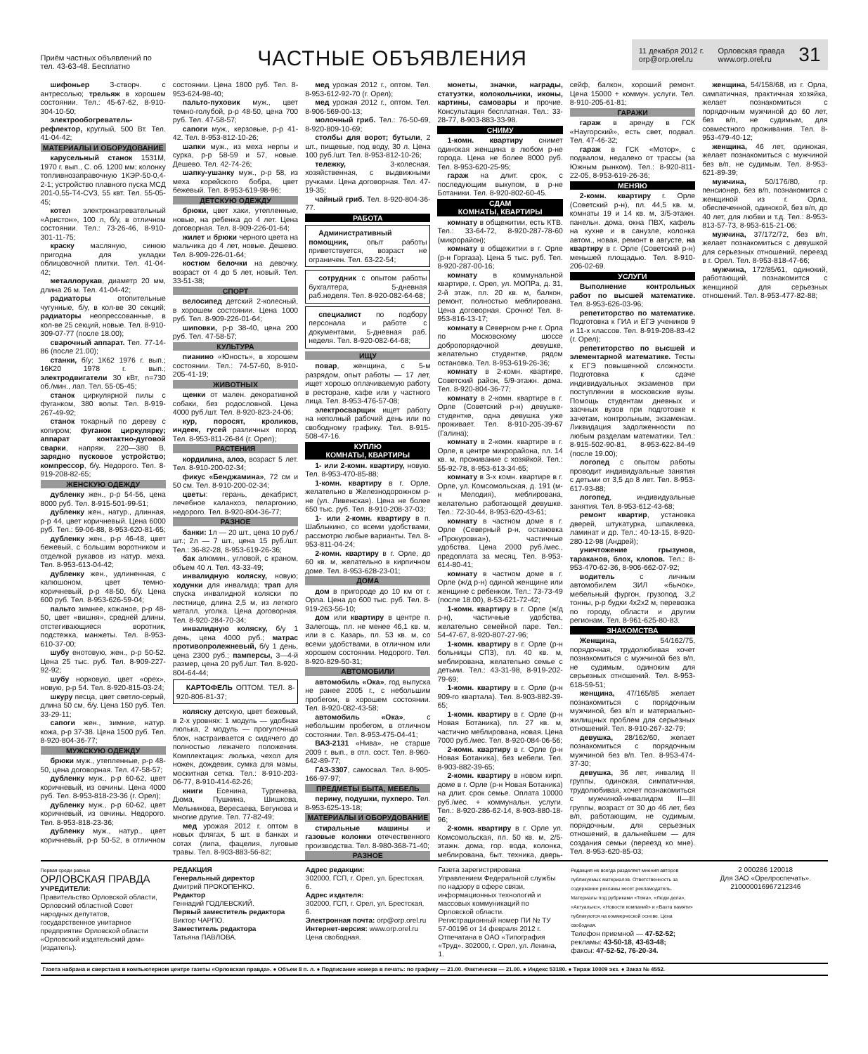Приём частных объявлений по тел. 43-63-48. Бесплатно
ЧАСТНЫЕ ОБЪЯВЛЕНИЯ
11 декабря 2012 г.
orp@orp.orel.ru Орловская правда
www.orp.orel.ru 31
шифоньер 3-створч. с антресолью; трельяж в хорошем состоянии. Тел.: 45-67-62, 8-910-304-10-50;
электрообогреватель-рефлектор, круглый, 500 Вт. Тел. 41-04-42;
МАТЕРИАЛЫ И ОБОРУДОВАНИЕ
карусельный станок 1531М, 1970 г. вып., С. об. 1200 мм; колонку топливнозаправочную 1КЭР-50-0,4-2-1; устройство плавного пуска МСД 201-0,55-Т4-CV3, 55 квт. Тел. 55-05-45;
котел электронагревательный «Аристон», 100 л, б/у, в отличном состоянии. Тел.: 73-26-46, 8-910-301-11-75;
краску масляную, синюю пригодна для укладки облицовочной плитки. Тел. 41-04-42;
металлорукав, диаметр 20 мм, длина 26 м. Тел. 41-04-42;
радиаторы отопительные чугунные, б/у, в кол-ве 30 секций; радиаторы неопрессованные, в кол-ве 25 секций, новые. Тел. 8-910-309-07-77 (после 18.00);
сварочный аппарат. Тел. 77-14-86 (после 21.00);
станки, б/у: 1К62 1976 г. вып.; 16К20 1978 г. вып.; электродвигатели 30 кВт, n=730 об./мин., лап. Тел. 55-05-45;
станок циркулярной пилы с фуганком, 380 вольт. Тел. 8-919-267-49-92;
станок токарный по дереву с копиром; фуганок циркулярку; аппарат контактно-дуговой сварки, напряж. 220—380 В, зарядно пусковое устройство; компрессор, б/у. Недорого. Тел. 8-919-208-82-65;
ЖЕНСКУЮ ОДЕЖДУ
дубленку жен., р-р 54-56, цена 8000 руб. Тел. 8-915-501-99-51;
дубленку жен., натур., длинная, р-р 44, цвет коричневый. Цена 6000 руб. Тел.: 59-06-88, 8-953-620-81-65;
дубленку жен., р-р 46-48, цвет бежевый, с большим воротником и отделкой рукавов из натур. меха. Тел. 8-953-613-04-42;
дубленку жен., удлиненная, с капюшоном, цвет темно-коричневый, р-р 48-50, б/у. Цена 600 руб. Тел. 8-953-626-59-04;
пальто зимнее, кожаное, р-р 48-50, цвет «вишня», средней длины, отстегивающиеся воротник, подстежка, манжеты. Тел. 8-953-610-37-00;
шубу енотовую, жен., р-р 50-52. Цена 25 тыс. руб. Тел. 8-909-227-92-92;
шубу норковую, цвет «орех», новую, р-р 54. Тел. 8-920-815-03-24;
шкуру песца, цвет светло-серый, длина 50 см, б/у. Цена 150 руб. Тел. 33-29-11;
сапоги жен., зимние, натур. кожа, р-р 37-38. Цена 1500 руб. Тел. 8-920-804-36-77;
МУЖСКУЮ ОДЕЖДУ
брюки муж., утепленные, р-р 48-50, цена договорная. Тел. 47-58-57;
дубленку муж., р-р 60-62, цвет коричневый, из овчины. Цена 4000 руб. Тел. 8-953-818-23-36 (г. Орел);
дубленку муж., р-р 60-62, цвет коричневый, из овчины. Недорого. Тел. 8-953-818-23-36;
дубленку муж., натур., цвет коричневый, р-р 50-52, в отличном состоянии. Цена 1800 руб. Тел. 8-953-624-98-40;
пальто-пуховик муж., цвет темно-голубой, р-р 48-50, цена 700 руб. Тел. 47-58-57;
сапоги муж., керзовые, р-р 41-42. Тел. 8-953-812-10-26;
шапки муж., из меха нерпы и сурка, р-р 58-59 и 57, новые. Дешево. Тел. 42-74-26;
шапку-ушанку муж., р-р 58, из меха корейского бобра, цвет бежевый. Тел. 8-953-619-98-96;
ДЕТСКУЮ ОДЕЖДУ
брюки, цвет хаки, утепленные, новые, на ребенка до 4 лет. Цена договорная. Тел. 8-909-226-01-64;
жилет и брюки черного цвета на мальчика до 4 лет, новые. Дешево. Тел. 8-909-226-01-64;
костюм белочки на девочку, возраст от 4 до 5 лет, новый. Тел. 33-51-38;
СПОРТ
велосипед детский 2-колесный, в хорошем состоянии. Цена 1000 руб. Тел. 8-909-226-01-64;
шиповки, р-р 38-40, цена 200 руб. Тел. 47-58-57;
КУЛЬТУРА
пианино «Юность», в хорошем состоянии. Тел.: 74-57-60, 8-910-205-41-19;
ЖИВОТНЫХ
щенки от мален. декоративной собаки, без родословной. Цена 4000 руб./шт. Тел. 8-920-823-24-06;
кур, поросят, кроликов, индеек, гусей различных пород. Тел. 8-953-811-26-84 (г. Орел);
РАСТЕНИЯ
кордилина, алоэ, возраст 5 лет. Тел. 8-910-200-02-34;
фикус «Бенджамина», 72 см и 50 см. Тел. 8-910-200-02-34;
цветы: герань, декабрист, лечебное каланхоэ, пеларгонию, недорого. Тел. 8-920-804-36-77;
РАЗНОЕ
банки: 1л — 20 шт., цена 10 руб./шт.; 2л — 7 шт., цена 15 руб./шт. Тел.: 36-82-28, 8-953-619-26-36;
бак алюмин., угловой, с краном, объем 40 л. Тел. 43-33-49;
инвалидную коляску, новую; ходунки для инвалида; трап для спуска инвалидной коляски по лестнице, длина 2,5 м, из легкого металл. уголка. Цена договорная. Тел. 8-920-284-70-34;
инвалидную коляску, б/у 1 день, цена 4000 руб.; матрас противопролежневый, б/у 1 день, цена 2300 руб.; памперсы, 3—4-й размер, цена 20 руб./шт. Тел. 8-920-804-64-44;
КАРТОФЕЛЬ ОПТОМ. ТЕЛ. 8-920-806-81-37;
коляску детскую, цвет бежевый, в 2-х уровнях: 1 модуль — удобная люлька, 2 модуль — прогулочный блок, настраивается с сидячего до полностью лежачего положения. Комплектация: люлька, чехол для ножек, дождевик, сумка для мамы, москитная сетка. Тел.: 8-910-203-06-77, 8-910-414-62-26;
книги Есенина, Тургенева, Дюма, Пушкина, Шишкова, Мельникова, Вересаева, Бегунова и многие другие. Тел. 77-82-49;
мед урожая 2012 г. оптом в новых флягах, 5 шт. в банках и сотах (липа, фацелия, луговые травы. Тел. 8-903-883-56-82;
мед урожая 2012 г., оптом. Тел. 8-953-612-92-70 (г. Орел);
мед урожая 2012 г., оптом. Тел. 8-906-569-00-13;
молочный гриб. Тел.: 76-50-69, 8-920-809-10-69;
столбы для ворот; бутыли, 2 шт., пищевые, под воду, 30 л. Цена 100 руб./шт. Тел. 8-953-812-10-26;
тележку, 3-колесная, хозяйственная, с выдвижными ручками. Цена договорная. Тел. 47-19-35;
чайный гриб. Тел. 8-920-804-36-77.
РАБОТА
Административный помощник, опыт работы приветствуется, возраст не ограничен. Тел. 63-22-54;
сотрудник с опытом работы бухгалтера, 5-дневная раб.неделя. Тел. 8-920-082-64-68;
специалист по подбору персонала и работе с документами, 5-дневная раб. неделя. Тел. 8-920-082-64-68;
ИЩУ
повар, женщина, с 5-м разрядом, опыт работы — 17 лет, ищет хорошо оплачиваемую работу в ресторане, кафе или у частного лица. Тел. 8-953-476-57-08;
электросварщик ищет работу на неполный рабочий день или по свободному графику. Тел. 8-915-508-47-16.
КУПЛЮ
КОМНАТЫ, КВАРТИРЫ
1- или 2-комн. квартиру, новую. Тел. 8-953-470-85-88;
1-комн. квартиру в г. Орле, желательно в Железнодорожном р-не (ул. Ливенская). Цена не более 650 тыс. руб. Тел. 8-910-208-37-03;
1- или 2-комн. квартиру в п. Шаблыкино, со всеми удобствами, рассмотрю любые варианты. Тел. 8-953-811-04-24;
2-комн. квартиру в г. Орле, до 60 кв. м, желательно в кирпичном доме. Тел. 8-953-628-23-01;
ДОМА
дом в пригороде до 10 км от г. Орла. Цена до 600 тыс. руб. Тел. 8-919-263-56-10;
дом или квартиру в центре п. Залегощь, пл. не менее 46,1 кв. м, или в с. Казарь, пл. 53 кв. м, со всеми удобствами, в отличном или хорошем состоянии. Недорого. Тел. 8-920-829-50-31;
АВТОМОБИЛИ
автомобиль «Ока», год выпуска не ранее 2005 г., с небольшим пробегом, в хорошем состоянии. Тел. 8-920-082-43-58;
автомобиль «Ока», с небольшим пробегом, в отличном состоянии. Тел. 8-953-475-04-41;
ВАЗ-2131 «Нива», не старше 2009 г. вып., в отл. сост. Тел. 8-960-642-89-77;
ГАЗ-3307, самосвал. Тел. 8-905-166-97-97;
ПРЕДМЕТЫ БЫТА, МЕБЕЛЬ
перину, подушки, пухперо. Тел. 8-953-625-13-18;
МАТЕРИАЛЫ И ОБОРУДОВАНИЕ
стиральные машины и газовые колонки отечественного производства. Тел. 8-980-368-71-40;
РАЗНОЕ
монеты, значки, награды, статуэтки, колокольчики, иконы, картины, самовары и прочие. Консультация бесплатная. Тел.: 33-28-77, 8-903-883-33-98.
СНИМУ
1-комн. квартиру снимет одинокая женщина в любом р-не города. Цена не более 8000 руб. Тел. 8-953-620-25-95;
гараж на длит. срок, с последующим выкупом, в р-не Ботаники. Тел. 8-920-802-60-45.
СДАМ
КОМНАТЫ, КВАРТИРЫ
комнату в общежитии, есть КТВ. Тел.: 33-64-72, 8-920-287-78-60 (микрорайон);
комнату в общежитии в г. Орле (р-н Горгаза). Цена 5 тыс. руб. Тел. 8-920-287-00-16;
комнату в коммунальной квартире, г. Орел, ул. МОПРа, д. 31, 2-й этаж, пл. 20 кв. м, балкон, ремонт, полностью меблирована. Цена договорная. Срочно! Тел. 8-953-816-13-17;
комнату в Северном р-не г. Орла по Московскому шоссе добропорядочной девушке, желательно студентке, рядом остановка. Тел. 8-953-619-26-36;
комнату в 2-комн. квартире, Советский район, 5/9-этажн. дома. Тел. 8-920-804-36-77;
комнату в 2-комн. квартире в г. Орле (Советский р-н) девушке-студентке, одна девушка уже проживает. Тел. 8-910-205-39-67 (Галина);
комнату в 2-комн. квартире в г. Орле, в центре микрорайона, пл. 14 кв. м, проживание с хозяйкой. Тел.: 55-92-78, 8-953-613-34-65;
комнату в 3-х комн. квартире в г. Орле, ул. Комсомольская, д. 191 (м-н Мелодия), меблирована, желательно работающей девушке. Тел.: 72-30-44, 8-953-620-43-61;
комнату в частном доме в г. Орле (Северный р-н, остановка «Прокуровка»), частичные удобства. Цена 2000 руб./мес., предоплата за месяц. Тел. 8-953-614-80-41;
комнату в частном доме в г. Орле (ж/д р-н) одиной женщине или женщине с ребенком. Тел.: 73-73-49 (после 18.00), 8-53-621-72-42;
1-комн. квартиру в г. Орле (ж/д р-н), частичные удобства, желательно семейной паре. Тел.: 54-47-67, 8-920-807-27-96;
1-комн. квартиру в г. Орле (р-н больницы СПЗ), пл. 40 кв. м, меблирована, желательно семье с детьми. Тел.: 43-31-98, 8-919-202-79-69;
1-комн. квартиру в г. Орле (р-н 909-го квартала). Тел. 8-903-882-39-65;
1-комн. квартиру в г. Орле (р-н Новая Ботаника), пл. 27 кв. м, частично меблирована, новая. Цена 7000 руб./мес. Тел. 8-920-084-06-56;
2-комн. квартиру в г. Орле (р-н Новая Ботаника), без мебели. Тел. 8-903-882-39-65;
2-комн. квартиру в новом кирп. доме в г. Орле (р-н Новая Ботаника) на длит. срок семье. Оплата 10000 руб./мес. + коммунальн. услуги. Тел.: 8-920-286-62-14, 8-903-880-18-96;
2-комн. квартиру в г. Орле ул. Комсомольская, пл. 50 кв. м, 2/5-этажн. дома, гор. вода, колонка, меблирована, быт. техника, дверь-сейф, балкон, хороший ремонт. Цена 15000 + коммун. услуги. Тел. 8-910-205-61-81;
ГАРАЖИ
гараж в аренду в ГСК «Наугорский», есть свет, подвал. Тел. 47-46-32;
гараж в ГСК «Мотор», с подвалом, недалеко от трассы (за Южным рынком). Тел.: 8-920-811-22-05, 8-953-619-26-36;
МЕНЯЮ
2-комн. квартиру г. Орле (Советский р-н), пл. 44,5 кв. м, комнаты 19 и 14 кв. м, 3/5-этажн. панельн. дома, окна ПВХ, кафель на кухне и в санузле, колонка автом., новая, ремонт в августе, на квартиру в г. Орле (Советский р-н) меньшей площадью. Тел. 8-910-206-02-69.
УСЛУГИ
Выполнение контрольных работ по высшей математике. Тел. 8-953-626-03-96;
репетиторство по математике. Подготовка к ГИА и ЕГЭ учеников 9 и 11-х классов. Тел. 8-919-208-83-42 (г. Орел);
репетиторство по высшей и элементарной математике. Тесты к ЕГЭ повышенной сложности. Подготовка к сдаче индивидуальных экзаменов при поступлении в московские вузы. Помощь студентам дневных и заочных вузов при подготовке к зачетам, контрольным, экзаменам. Ликвидация задолженности по любым разделам математики. Тел.: 8-915-502-90-81, 8-953-622-84-49 (после 19.00);
логопед с опытом работы проводит индивидуальные занятия с детьми от 3,5 до 8 лет. Тел. 8-953-617-93-88;
логопед, индивидуальные занятия. Тел. 8-953-612-43-68;
ремонт квартир, установка дверей, штукатурка, шпаклевка, ламинат и др. Тел.: 40-13-15, 8-920-280-12-98 (Андрей);
уничтожение грызунов, тараканов, блох, клопов. Тел.: 8-953-470-62-36, 8-906-662-07-92;
водитель с личным автомобилем ЗИЛ «бычок», мебельный фургон, грузопод. 3,2 тонны, р-р будки 4х2х2 м, перевозка по городу, области и другим регионам. Тел. 8-961-625-80-83.
ЗНАКОМСТВА
Женщина, 54/162/75, порядочная, трудолюбивая хочет познакомиться с мужчиной без в/п, не судимым, одиноким для серьезных отношений. Тел. 8-953-618-59-51;
женщина, 47/165/85 желает познакомиться с порядочным мужчиной, без в/п и материально-жилищных проблем для серьезных отношений. Тел. 8-910-267-32-79;
девушка, 28/162/60, желает познакомиться с порядочным мужчиной без в/п. Тел. 8-953-474-37-30;
девушка, 36 лет, инвалид II группы, одинокая, симпатичная, трудолюбивая, хочет познакомиться с мужчиной-инвалидом II—III группы, возраст от 30 до 46 лет, без в/п, работающим, не судимым, порядочным, для серьезных отношений, в дальнейшем — для создания семьи (переезд ко мне). Тел. 8-953-620-85-03;
женщина, 54/158/68, из г. Орла, симпатичная, практичная хозяйка, желает познакомиться с порядочным мужчиной до 60 лет, без в/п, не судимым, для совместного проживания. Тел. 8-953-479-40-12;
женщина, 46 лет, одинокая, желает познакомиться с мужчиной без в/п, не судимым. Тел. 8-953-621-89-39;
мужчина, 50/176/80, гр. пенсионер, без в/п, познакомится с женщиной из г. Орла, обеспеченной, одинокой, без в/п, до 40 лет, для любви и т.д. Тел.: 8-953-813-57-73, 8-953-615-21-06;
мужчина, 37/172/72, без в/п, желает познакомиться с девушкой для серьезных отношений, переезд в г. Орел. Тел. 8-953-818-47-66;
мужчина, 172/85/61, одинокий, работающий, познакомится с женщиной для серьезных отношений. Тел. 8-953-477-82-88;
Первая среди равных
ОРЛОВСКАЯ ПРАВДА
УЧРЕДИТЕЛИ:
Правительство Орловской области, Орловский областной Совет народных депутатов, государственное унитарное предприятие Орловской области «Орловский издательский дом» (издатель).
РЕДАКЦИЯ
Генеральный директор
Дмитрий ПРОКОПЕНКО.
Редактор
Геннадий ГОДЛЕВСКИЙ.
Первый заместитель редактора
Виктор ЧАРПО.
Заместитель редактора
Татьяна ПАВЛОВА.
Адрес редакции:
302000, ГСП, г. Орел, ул. Брестская, 6.
Адрес издателя:
302000, ГСП, г. Орел, ул. Брестская, 6.
Электронная почта: orp@orp.orel.ru
Интернет-версия: www.orp.orel.ru
Цена свободная.
Газета зарегистрирована Управлением Федеральной службы по надзору в сфере связи, информационных технологий и массовых коммуникаций по Орловской области. Регистрационный номер ПИ № ТУ 57-00196 от 14 февраля 2012 г. Отпечатана в ОАО «Типография «Труд». 302000, г. Орел, ул. Ленина, 1.
Редакция не всегда разделяет мнения авторов публикуемых материалов. Ответственность за содержание рекламы несет рекламодатель. Материалы под рубриками «Тема», «Люди дела», «Актуально», «Новости компаний» и «Вахта памяти» публикуются на коммерческой основе. Цена свободная.
Телефон приемной — 47-52-52;
рекламы: 43-50-18, 43-63-48;
факсы: 47-52-52, 76-20-34.
2 000286 120018
Для ЗАО «Орелроспечать».
210000016967212346
Газета набрана и сверстана в компьютерном центре газеты «Орловская правда». ● Объем 8 п. л. ● Подписание номера в печать: по графику — 21.00. Фактически — 21.00. ● Индекс 53180. ● Тираж 10009 экз. ● Заказ № 4552.